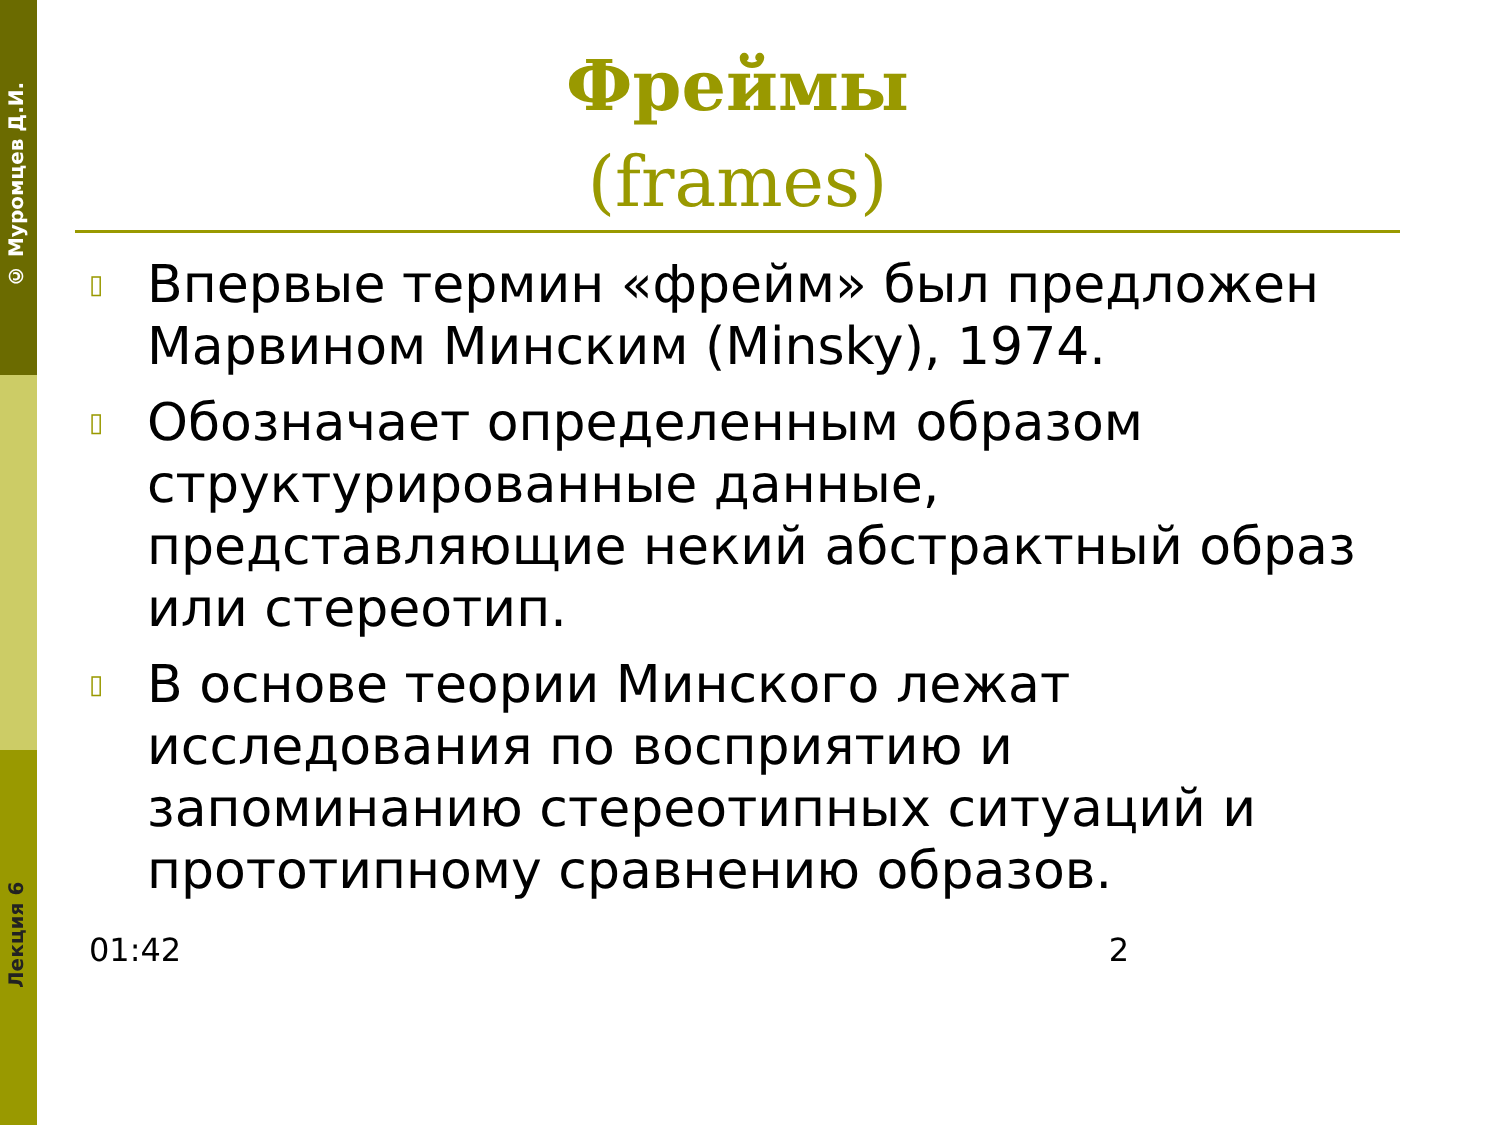© Муромцев Д.И.
Лекция 6
Фреймы
(frames)
▯ Впервые термин «фрейм» был предложен Марвином Минским (Minsky), 1974.
▯ Обозначает определенным образом структурированные данные, представляющие некий абстрактный образ или стереотип.
▯ В основе теории Минского лежат исследования по восприятию и запоминанию стереотипных ситуаций и прототипному сравнению образов.
01:42 2